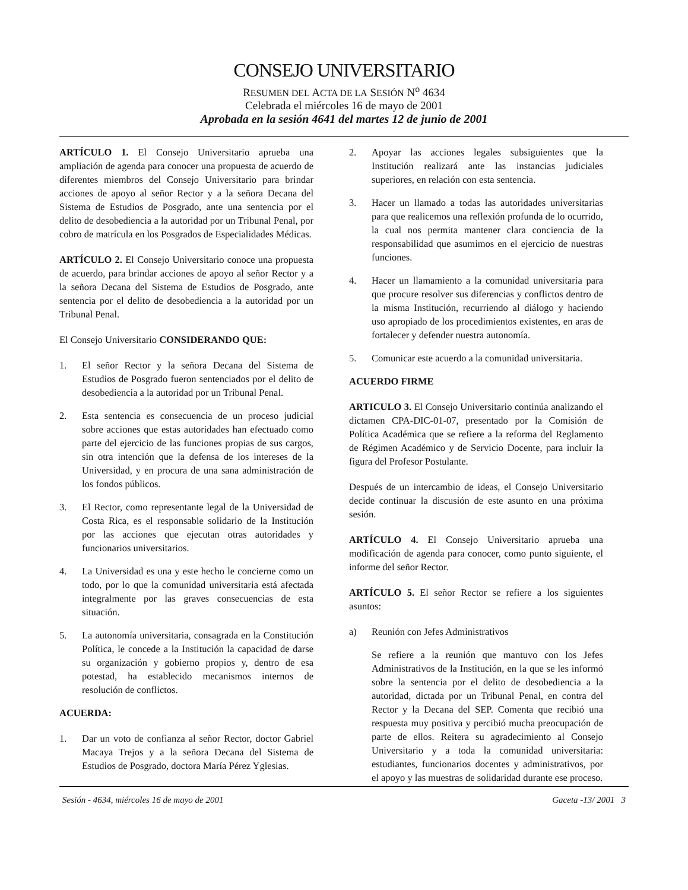CONSEJO UNIVERSITARIO
RESUMEN DEL ACTA DE LA SESIÓN N<sup>o</sup> 4634
Celebrada el miércoles 16 de mayo de 2001
Aprobada en la sesión 4641 del martes 12 de junio de 2001
ARTÍCULO 1. El Consejo Universitario aprueba una ampliación de agenda para conocer una propuesta de acuerdo de diferentes miembros del Consejo Universitario para brindar acciones de apoyo al señor Rector y a la señora Decana del Sistema de Estudios de Posgrado, ante una sentencia por el delito de desobediencia a la autoridad por un Tribunal Penal, por cobro de matrícula en los Posgrados de Especialidades Médicas.
ARTÍCULO 2. El Consejo Universitario conoce una propuesta de acuerdo, para brindar acciones de apoyo al señor Rector y a la señora Decana del Sistema de Estudios de Posgrado, ante sentencia por el delito de desobediencia a la autoridad por un Tribunal Penal.
El Consejo Universitario CONSIDERANDO QUE:
1. El señor Rector y la señora Decana del Sistema de Estudios de Posgrado fueron sentenciados por el delito de desobediencia a la autoridad por un Tribunal Penal.
2. Esta sentencia es consecuencia de un proceso judicial sobre acciones que estas autoridades han efectuado como parte del ejercicio de las funciones propias de sus cargos, sin otra intención que la defensa de los intereses de la Universidad, y en procura de una sana administración de los fondos públicos.
3. El Rector, como representante legal de la Universidad de Costa Rica, es el responsable solidario de la Institución por las acciones que ejecutan otras autoridades y funcionarios universitarios.
4. La Universidad es una y este hecho le concierne como un todo, por lo que la comunidad universitaria está afectada integralmente por las graves consecuencias de esta situación.
5. La autonomía universitaria, consagrada en la Constitución Política, le concede a la Institución la capacidad de darse su organización y gobierno propios y, dentro de esa potestad, ha establecido mecanismos internos de resolución de conflictos.
ACUERDA:
1. Dar un voto de confianza al señor Rector, doctor Gabriel Macaya Trejos y a la señora Decana del Sistema de Estudios de Posgrado, doctora María Pérez Yglesias.
2. Apoyar las acciones legales subsiguientes que la Institución realizará ante las instancias judiciales superiores, en relación con esta sentencia.
3. Hacer un llamado a todas las autoridades universitarias para que realicemos una reflexión profunda de lo ocurrido, la cual nos permita mantener clara conciencia de la responsabilidad que asumimos en el ejercicio de nuestras funciones.
4. Hacer un llamamiento a la comunidad universitaria para que procure resolver sus diferencias y conflictos dentro de la misma Institución, recurriendo al diálogo y haciendo uso apropiado de los procedimientos existentes, en aras de fortalecer y defender nuestra autonomía.
5. Comunicar este acuerdo a la comunidad universitaria.
ACUERDO FIRME
ARTICULO 3. El Consejo Universitario continúa analizando el dictamen CPA-DIC-01-07, presentado por la Comisión de Política Académica que se refiere a la reforma del Reglamento de Régimen Académico y de Servicio Docente, para incluir la figura del Profesor Postulante.
Después de un intercambio de ideas, el Consejo Universitario decide continuar la discusión de este asunto en una próxima sesión.
ARTÍCULO 4. El Consejo Universitario aprueba una modificación de agenda para conocer, como punto siguiente, el informe del señor Rector.
ARTÍCULO 5. El señor Rector se refiere a los siguientes asuntos:
a) Reunión con Jefes Administrativos
Se refiere a la reunión que mantuvo con los Jefes Administrativos de la Institución, en la que se les informó sobre la sentencia por el delito de desobediencia a la autoridad, dictada por un Tribunal Penal, en contra del Rector y la Decana del SEP. Comenta que recibió una respuesta muy positiva y percibió mucha preocupación de parte de ellos. Reitera su agradecimiento al Consejo Universitario y a toda la comunidad universitaria: estudiantes, funcionarios docentes y administrativos, por el apoyo y las muestras de solidaridad durante ese proceso.
Sesión - 4634, miércoles 16 de mayo de 2001 Gaceta -13/ 2001 3